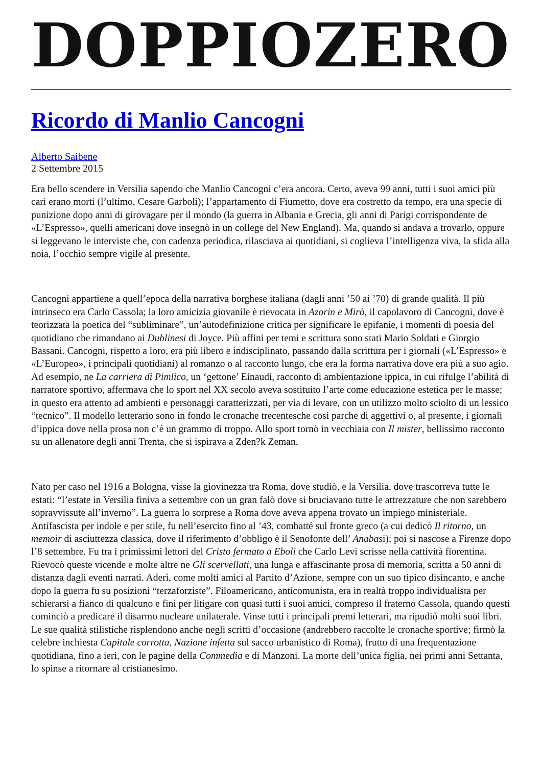DOPPIOZERO
Ricordo di Manlio Cancogni
Alberto Saibene
2 Settembre 2015
Era bello scendere in Versilia sapendo che Manlio Cancogni c’era ancora. Certo, aveva 99 anni, tutti i suoi amici più cari erano morti (l’ultimo, Cesare Garboli); l’appartamento di Fiumetto, dove era costretto da tempo, era una specie di punizione dopo anni di girovagare per il mondo (la guerra in Albania e Grecia, gli anni di Parigi corrispondente de «L’Espresso», quelli americani dove insegnò in un college del New England). Ma, quando si andava a trovarlo, oppure si leggevano le interviste che, con cadenza periodica, rilasciava ai quotidiani, si coglieva l’intelligenza viva, la sfida alla noia, l’occhio sempre vigile al presente.
Cancogni appartiene a quell’epoca della narrativa borghese italiana (dagli anni ’50 ai ’70) di grande qualità. Il più intrinseco era Carlo Cassola; la loro amicizia giovanile è rievocata in Azorin e Mirò, il capolavoro di Cancogni, dove è teorizzata la poetica del “subliminare”, un’autodefinizione critica per significare le epifanie, i momenti di poesia del quotidiano che rimandano ai Dublinesi di Joyce. Più affini per temi e scrittura sono stati Mario Soldati e Giorgio Bassani. Cancogni, rispetto a loro, era più libero e indisciplinato, passando dalla scrittura per i giornali («L’Espresso» e «L’Europeo», i principali quotidiani) al romanzo o al racconto lungo, che era la forma narrativa dove era più a suo agio. Ad esempio, ne La carriera di Pimlico, un ‘gettone’ Einaudi, racconto di ambientazione ippica, in cui rifulge l’abilità di narratore sportivo, affermava che lo sport nel XX secolo aveva sostituito l’arte come educazione estetica per le masse; in questo era attento ad ambienti e personaggi caratterizzati, per via di levare, con un utilizzo molto sciolto di un lessico “tecnico”. Il modello letterario sono in fondo le cronache trecentesche così parche di aggettivi o, al presente, i giornali d’ippica dove nella prosa non c’è un grammo di troppo. Allo sport tornò in vecchiaia con Il mister, bellissimo racconto su un allenatore degli anni Trenta, che si ispirava a Zden?k Zeman.
Nato per caso nel 1916 a Bologna, visse la giovinezza tra Roma, dove studiò, e la Versilia, dove trascorreva tutte le estati: “l’estate in Versilia finiva a settembre con un gran falò dove si bruciavano tutte le attrezzature che non sarebbero sopravvissute all’inverno”. La guerra lo sorprese a Roma dove aveva appena trovato un impiego ministeriale. Antifascista per indole e per stile, fu nell’esercito fino al ’43, combatté sul fronte greco (a cui dedicò Il ritorno, un memoir di asciuttezza classica, dove il riferimento d’obbligo è il Senofonte dell’ Anabasi); poi si nascose a Firenze dopo l’8 settembre. Fu tra i primissimi lettori del Cristo fermato a Eboli che Carlo Levi scrisse nella cattività fiorentina. Rievocò queste vicende e molte altre ne Gli scervellati, una lunga e affascinante prosa di memoria, scritta a 50 anni di distanza dagli eventi narrati. Aderì, come molti amici al Partito d’Azione, sempre con un suo tipico disincanto, e anche dopo la guerra fu su posizioni “terzaforziste”. Filoamericano, anticomunista, era in realtà troppo individualista per schierarsi a fianco di qualcuno e finì per litigare con quasi tutti i suoi amici, compreso il fraterno Cassola, quando questi cominciò a predicare il disarmo nucleare unilaterale. Vinse tutti i principali premi letterari, ma ripudiò molti suoi libri. Le sue qualità stilistiche risplendono anche negli scritti d’occasione (andrebbero raccolte le cronache sportive; firmò la celebre inchiesta Capitale corrotta, Nazione infetta sul sacco urbanistico di Roma), frutto di una frequentazione quotidiana, fino a ieri, con le pagine della Commedia e di Manzoni. La morte dell’unica figlia, nei primi anni Settanta, lo spinse a ritornare al cristianesimo.